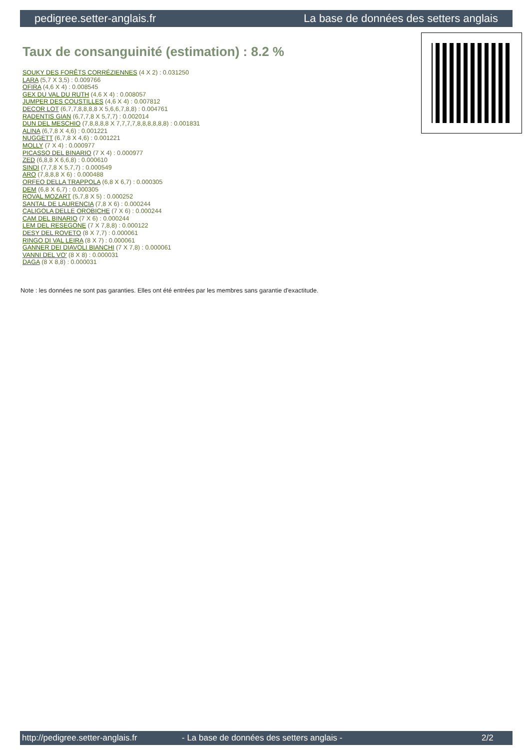pedigree.setter-anglais.fr La base de données des setters anglais
Taux de consanguinité (estimation) : 8.2 %
SOUKY DES FORÊTS CORRÉZIENNES (4 X 2) : 0.031250
LARA (5,7 X 3,5) : 0.009766
OFIRA (4,6 X 4) : 0.008545
GEX DU VAL DU RUTH (4,6 X 4) : 0.008057
JUMPER DES COUSTILLES (4,6 X 4) : 0.007812
DECOR LOT (6,7,7,8,8,8,8 X 5,6,6,7,8,8) : 0.004761
RADENTIS GIAN (6,7,7,8 X 5,7,7) : 0.002014
DUN DEL MESCHIO (7,8,8,8,8 X 7,7,7,7,8,8,8,8,8,8) : 0.001831
ALINA (6,7,8 X 4,6) : 0.001221
NUGGETT (6,7,8 X 4,6) : 0.001221
MOLLY (7 X 4) : 0.000977
PICASSO DEL BINARIO (7 X 4) : 0.000977
ZED (6,8,8 X 6,6,8) : 0.000610
SINDI (7,7,8 X 5,7,7) : 0.000549
ARO (7,8,8,8 X 6) : 0.000488
ORFEO DELLA TRAPPOLA (6,8 X 6,7) : 0.000305
DEM (6,8 X 6,7) : 0.000305
ROVAL MOZART (5,7,8 X 5) : 0.000252
SANTAL DE LAURENCIA (7,8 X 6) : 0.000244
CALIGOLA DELLE OROBICHE (7 X 6) : 0.000244
CAM DEL BINARIO (7 X 6) : 0.000244
LEM DEL RESEGONE (7 X 7,8,8) : 0.000122
DESY DEL ROVETO (8 X 7,7) : 0.000061
RINGO DI VAL LEIRA (8 X 7) : 0.000061
GANNER DEI DIAVOLI BIANCHI (7 X 7,8) : 0.000061
VANNI DEL VO' (8 X 8) : 0.000031
DAGA (8 X 8,8) : 0.000031
Note : les données ne sont pas garanties. Elles ont été entrées par les membres sans garantie d'exactitude.
http://pedigree.setter-anglais.fr - La base de données des setters anglais - 2/2